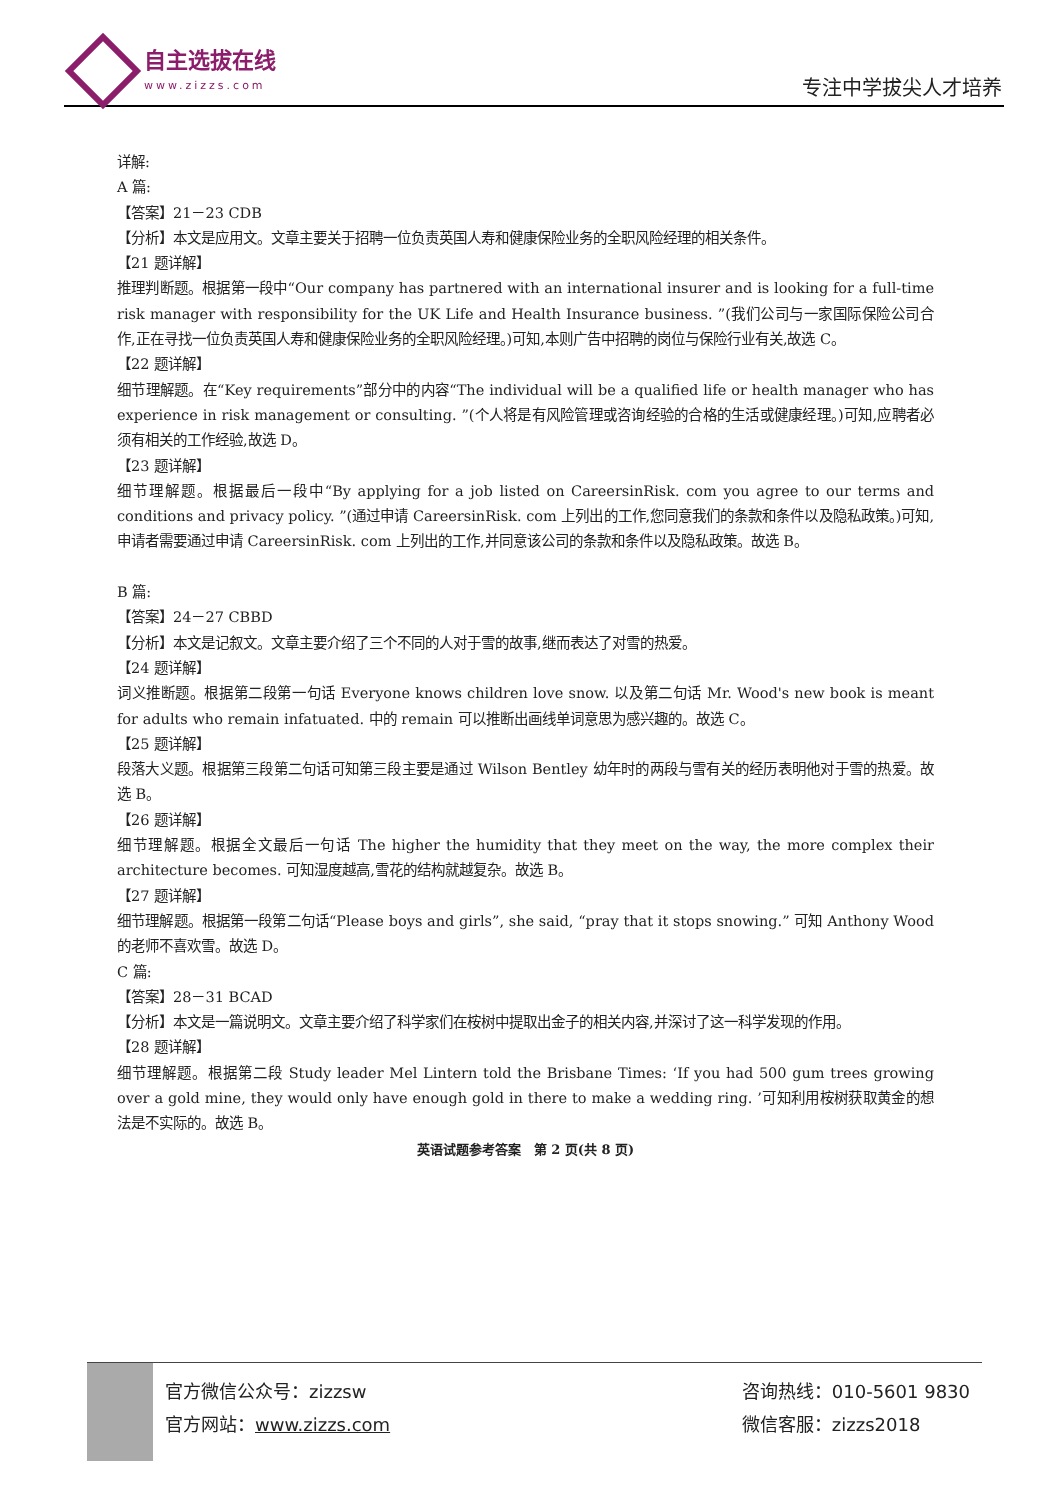自主选拔在线
www.zizzs.com
专注中学拔尖人才培养
详解:
A 篇:
【答案】21－23 CDB
【分析】本文是应用文。文章主要关于招聘一位负责英国人寿和健康保险业务的全职风险经理的相关条件。
【21 题详解】
推理判断题。根据第一段中“Our company has partnered with an international insurer and is looking for a full-time risk manager with responsibility for the UK Life and Health Insurance business. ”(我们公司与一家国际保险公司合作,正在寻找一位负责英国人寿和健康保险业务的全职风险经理。)可知,本则广告中招聘的岗位与保险行业有关,故选 C。
【22 题详解】
细节理解题。在“Key requirements”部分中的内容“The individual will be a qualified life or health manager who has experience in risk management or consulting. ”(个人将是有风险管理或咨询经验的合格的生活或健康经理。)可知,应聘者必须有相关的工作经验,故选 D。
【23 题详解】
细节理解题。根据最后一段中“By applying for a job listed on CareersinRisk. com you agree to our terms and conditions and privacy policy. ”(通过申请 CareersinRisk. com 上列出的工作,您同意我们的条款和条件以及隐私政策。)可知,申请者需要通过申请 CareersinRisk. com 上列出的工作,并同意该公司的条款和条件以及隐私政策。故选 B。
B 篇:
【答案】24－27 CBBD
【分析】本文是记叙文。文章主要介绍了三个不同的人对于雪的故事,继而表达了对雪的热爱。
【24 题详解】
词义推断题。根据第二段第一句话 Everyone knows children love snow. 以及第二句话 Mr. Wood's new book is meant for adults who remain infatuated. 中的 remain 可以推断出画线单词意思为感兴趣的。故选 C。
【25 题详解】
段落大义题。根据第三段第二句话可知第三段主要是通过 Wilson Bentley 幼年时的两段与雪有关的经历表明他对于雪的热爱。故选 B。
【26 题详解】
细节理解题。根据全文最后一句话 The higher the humidity that they meet on the way, the more complex their architecture becomes. 可知湿度越高,雪花的结构就越复杂。故选 B。
【27 题详解】
细节理解题。根据第一段第二句话“Please boys and girls”, she said, “pray that it stops snowing.” 可知 Anthony Wood 的老师不喜欢雪。故选 D。
C 篇:
【答案】28－31 BCAD
【分析】本文是一篇说明文。文章主要介绍了科学家们在桉树中提取出金子的相关内容,并深讨了这一科学发现的作用。
【28 题详解】
细节理解题。根据第二段 Study leader Mel Lintern told the Brisbane Times: ‘If you had 500 gum trees growing over a gold mine, they would only have enough gold in there to make a wedding ring. ’可知利用桉树获取黄金的想法是不实际的。故选 B。
英语试题参考答案　第 2 页(共 8 页)
官方微信公众号：zizzsw
官方网站：www.zizzs.com
咨询热线：010-5601 9830
微信客服：zizzs2018